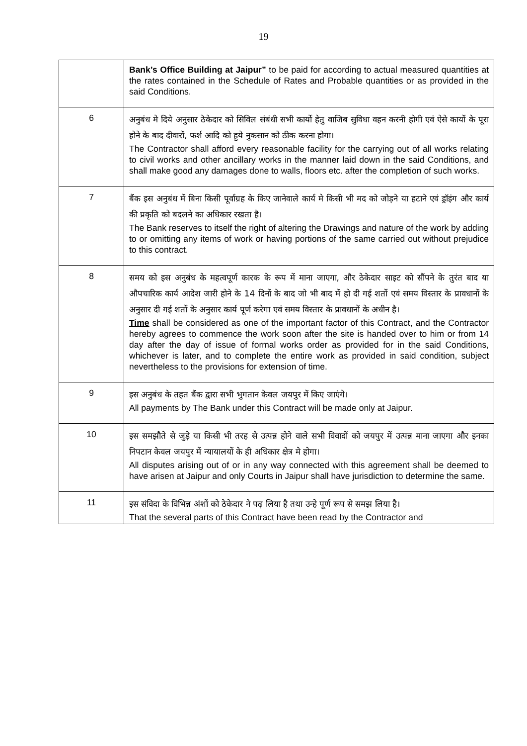19
| | Bank’s Office Building at Jaipur” to be paid for according to actual measured quantities at the rates contained in the Schedule of Rates and Probable quantities or as provided in the said Conditions. |
| 6 | अनुबंध मे दिये अनुसार ठेकेदार को सिविल संबंधी सभी कार्यो हेतु वाजिब सुविधा वहन करनी होगी एवं ऐसे कार्यो के पूरा होने के बाद दीवारों, फर्श आदि को हुये नुकसान को ठीक करना होगा। The Contractor shall afford every reasonable facility for the carrying out of all works relating to civil works and other ancillary works in the manner laid down in the said Conditions, and shall make good any damages done to walls, floors etc. after the completion of such works. |
| 7 | बैंक इस अनुबंध में बिना किसी पूर्वाग्रह के किए जानेवाले कार्य मे किसी भी मद को जोड़ने या हटाने एवं ड्रॉइंग और कार्य की प्रकृति को बदलने का अधिकार रखता है। The Bank reserves to itself the right of altering the Drawings and nature of the work by adding to or omitting any items of work or having portions of the same carried out without prejudice to this contract. |
| 8 | समय को इस अनुबंध के महत्वपूर्ण कारक के रूप में माना जाएगा, और ठेकेदार साइट को सौंपने के तुरंत बाद या औपचारिक कार्य आदेश जारी होने के 14 दिनों के बाद जो भी बाद में हो दी गई शर्तो एवं समय विस्तार के प्रावधानों के अनुसार दी गई शर्तो के अनुसार कार्य पूर्ण करेगा एवं समय विस्तार के प्रावधानों के अधीन है। Time shall be considered as one of the important factor of this Contract, and the Contractor hereby agrees to commence the work soon after the site is handed over to him or from 14 day after the day of issue of formal works order as provided for in the said Conditions, whichever is later, and to complete the entire work as provided in said condition, subject nevertheless to the provisions for extension of time. |
| 9 | इस अनुबंध के तहत बैंक द्वारा सभी भुगतान केवल जयपुर में किए जाएंगे। All payments by The Bank under this Contract will be made only at Jaipur. |
| 10 | इस समझौते से जुड़े या किसी भी तरह से उत्पन्न होने वाले सभी विवादों को जयपुर में उत्पन्न माना जाएगा और इनका निपटान केवल जयपुर में न्यायालयों के ही अधिकार क्षेत्र मे होगा। All disputes arising out of or in any way connected with this agreement shall be deemed to have arisen at Jaipur and only Courts in Jaipur shall have jurisdiction to determine the same. |
| 11 | इस संविदा के विभिन्न अंशों को ठेकेदार ने पढ़ लिया है तथा उन्हे पूर्ण रूप से समझ लिया है। That the several parts of this Contract have been read by the Contractor and |